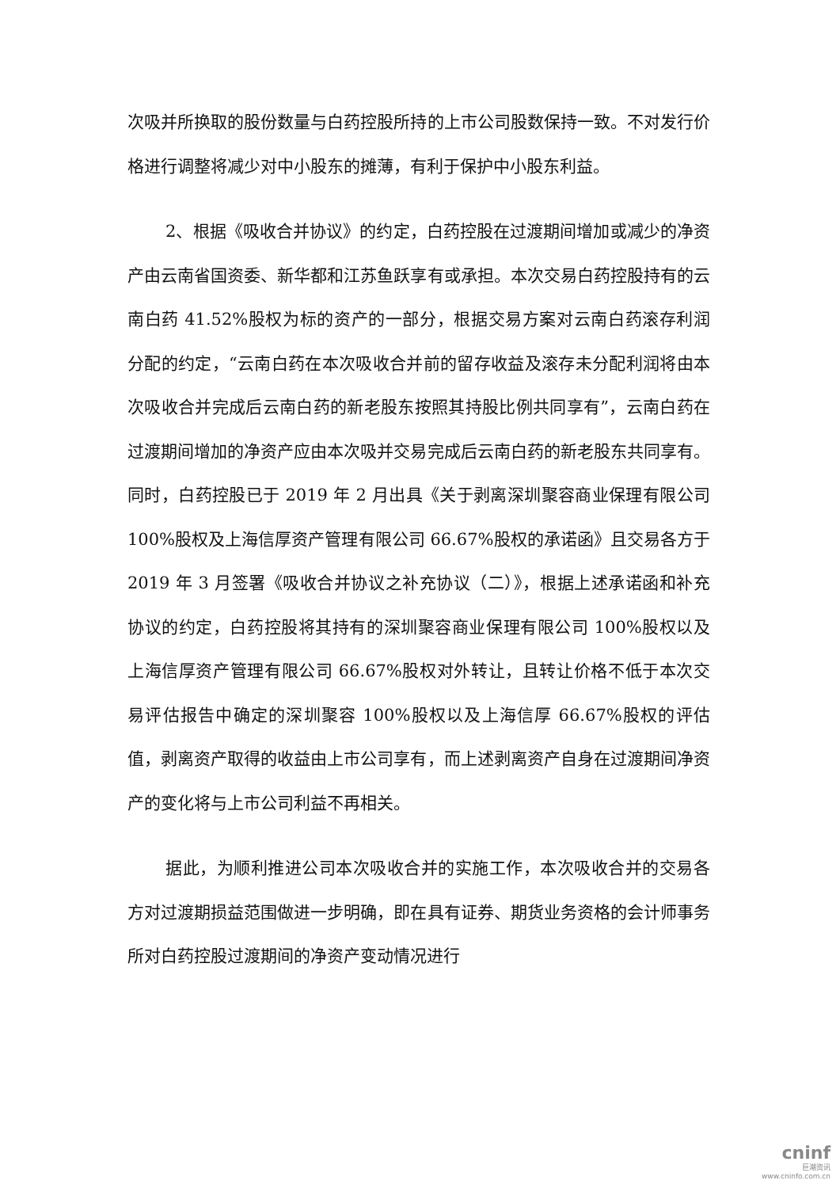次吸并所换取的股份数量与白药控股所持的上市公司股数保持一致。不对发行价格进行调整将减少对中小股东的摊薄，有利于保护中小股东利益。
2、根据《吸收合并协议》的约定，白药控股在过渡期间增加或减少的净资产由云南省国资委、新华都和江苏鱼跃享有或承担。本次交易白药控股持有的云南白药 41.52%股权为标的资产的一部分，根据交易方案对云南白药滚存利润分配的约定，“云南白药在本次吸收合并前的留存收益及滚存未分配利润将由本次吸收合并完成后云南白药的新老股东按照其持股比例共同享有”，云南白药在过渡期间增加的净资产应由本次吸并交易完成后云南白药的新老股东共同享有。同时，白药控股已于 2019 年 2 月出具《关于剥离深圳聚容商业保理有限公司 100%股权及上海信厚资产管理有限公司 66.67%股权的承诺函》且交易各方于 2019 年 3 月签署《吸收合并协议之补充协议（二）》，根据上述承诺函和补充协议的约定，白药控股将其持有的深圳聚容商业保理有限公司 100%股权以及上海信厚资产管理有限公司 66.67%股权对外转让，且转让价格不低于本次交易评估报告中确定的深圳聚容 100%股权以及上海信厚 66.67%股权的评估值，剥离资产取得的收益由上市公司享有，而上述剥离资产自身在过渡期间净资产的变化将与上市公司利益不再相关。
据此，为顺利推进公司本次吸收合并的实施工作，本次吸收合并的交易各方对过渡期损益范围做进一步明确，即在具有证券、期货业务资格的会计师事务所对白药控股过渡期间的净资产变动情况进行
cninf
巨潮资讯
www.cninfo.com.cn